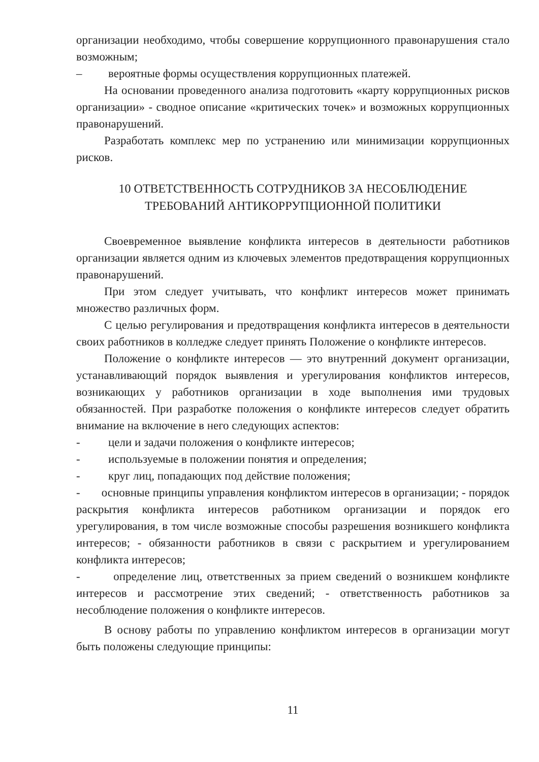организации необходимо, чтобы совершение коррупционного правонарушения стало возможным;
– вероятные формы осуществления коррупционных платежей.
На основании проведенного анализа подготовить «карту коррупционных рисков организации» - сводное описание «критических точек» и возможных коррупционных правонарушений.
Разработать комплекс мер по устранению или минимизации коррупционных рисков.
10 ОТВЕТСТВЕННОСТЬ СОТРУДНИКОВ ЗА НЕСОБЛЮДЕНИЕ
ТРЕБОВАНИЙ АНТИКОРРУПЦИОННОЙ ПОЛИТИКИ
Своевременное выявление конфликта интересов в деятельности работников организации является одним из ключевых элементов предотвращения коррупционных правонарушений.
При этом следует учитывать, что конфликт интересов может принимать множество различных форм.
С целью регулирования и предотвращения конфликта интересов в деятельности своих работников в колледже следует принять Положение о конфликте интересов.
Положение о конфликте интересов — это внутренний документ организации, устанавливающий порядок выявления и урегулирования конфликтов интересов, возникающих у работников организации в ходе выполнения ими трудовых обязанностей. При разработке положения о конфликте интересов следует обратить внимание на включение в него следующих аспектов:
- цели и задачи положения о конфликте интересов;
- используемые в положении понятия и определения;
- круг лиц, попадающих под действие положения;
- основные принципы управления конфликтом интересов в организации; - порядок раскрытия конфликта интересов работником организации и порядок его урегулирования, в том числе возможные способы разрешения возникшего конфликта интересов; - обязанности работников в связи с раскрытием и урегулированием конфликта интересов;
- определение лиц, ответственных за прием сведений о возникшем конфликте интересов и рассмотрение этих сведений; - ответственность работников за несоблюдение положения о конфликте интересов.
В основу работы по управлению конфликтом интересов в организации могут быть положены следующие принципы:
11